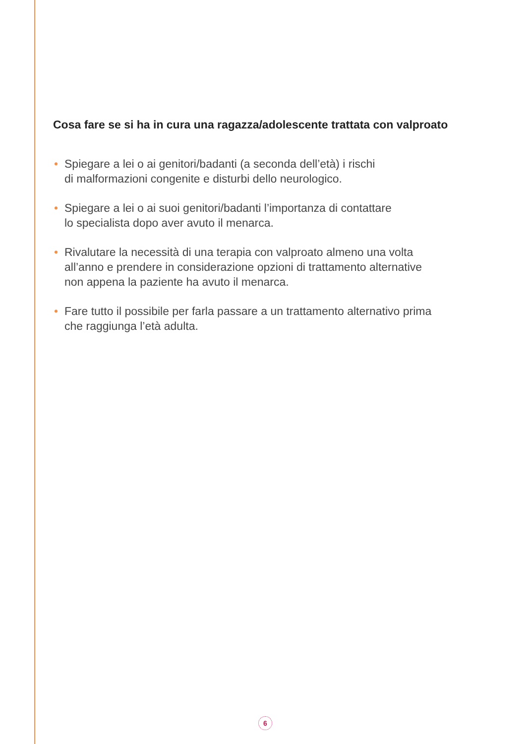Cosa fare se si ha in cura una ragazza/adolescente trattata con valproato
• Spiegare a lei o ai genitori/badanti (a seconda dell’età) i rischi
di malformazioni congenite e disturbi dello neurologico.
• Spiegare a lei o ai suoi genitori/badanti l’importanza di contattare
lo specialista dopo aver avuto il menarca.
• Rivalutare la necessità di una terapia con valproato almeno una volta
all’anno e prendere in considerazione opzioni di trattamento alternative
non appena la paziente ha avuto il menarca.
• Fare tutto il possibile per farla passare a un trattamento alternativo prima
che raggiunga l’età adulta.
6